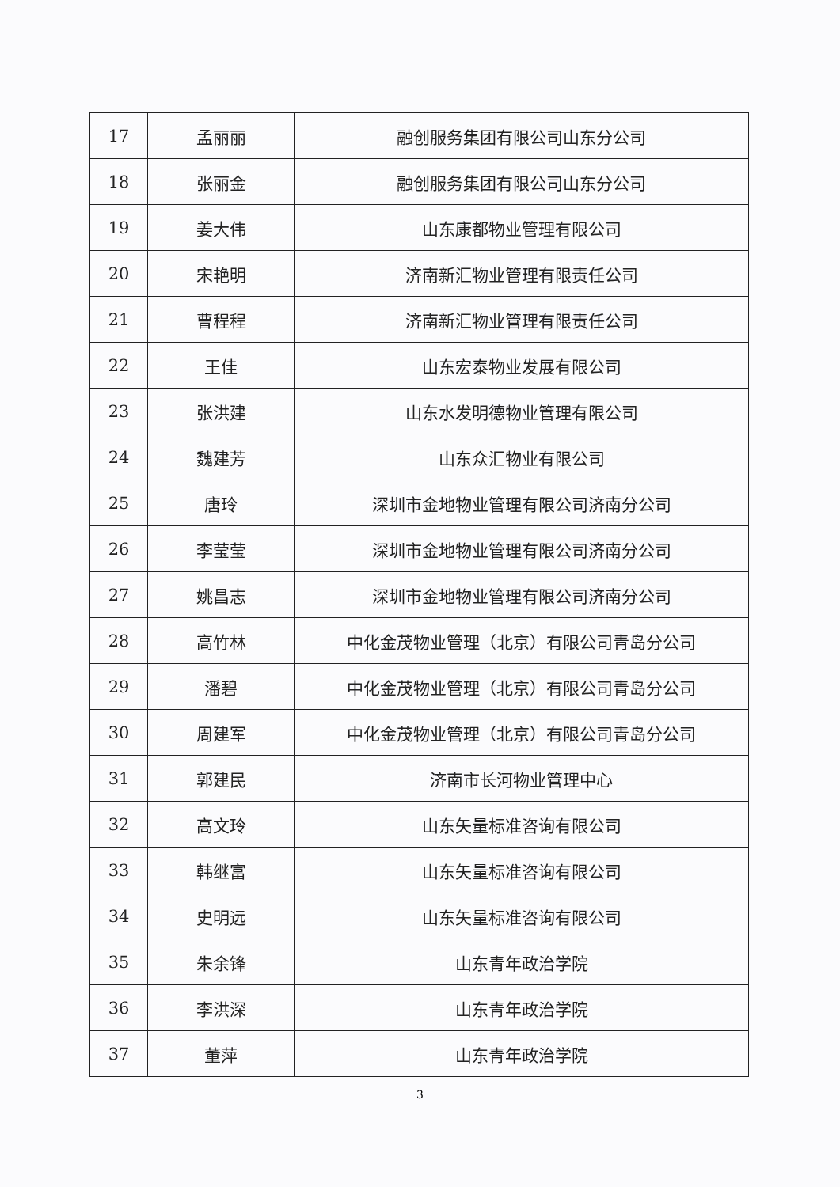| 17 | 孟丽丽 | 融创服务集团有限公司山东分公司 |
| 18 | 张丽金 | 融创服务集团有限公司山东分公司 |
| 19 | 姜大伟 | 山东康都物业管理有限公司 |
| 20 | 宋艳明 | 济南新汇物业管理有限责任公司 |
| 21 | 曹程程 | 济南新汇物业管理有限责任公司 |
| 22 | 王佳 | 山东宏泰物业发展有限公司 |
| 23 | 张洪建 | 山东水发明德物业管理有限公司 |
| 24 | 魏建芳 | 山东众汇物业有限公司 |
| 25 | 唐玲 | 深圳市金地物业管理有限公司济南分公司 |
| 26 | 李莹莹 | 深圳市金地物业管理有限公司济南分公司 |
| 27 | 姚昌志 | 深圳市金地物业管理有限公司济南分公司 |
| 28 | 高竹林 | 中化金茂物业管理（北京）有限公司青岛分公司 |
| 29 | 潘碧 | 中化金茂物业管理（北京）有限公司青岛分公司 |
| 30 | 周建军 | 中化金茂物业管理（北京）有限公司青岛分公司 |
| 31 | 郭建民 | 济南市长河物业管理中心 |
| 32 | 高文玲 | 山东矢量标准咨询有限公司 |
| 33 | 韩继富 | 山东矢量标准咨询有限公司 |
| 34 | 史明远 | 山东矢量标准咨询有限公司 |
| 35 | 朱余锋 | 山东青年政治学院 |
| 36 | 李洪深 | 山东青年政治学院 |
| 37 | 董萍 | 山东青年政治学院 |
3